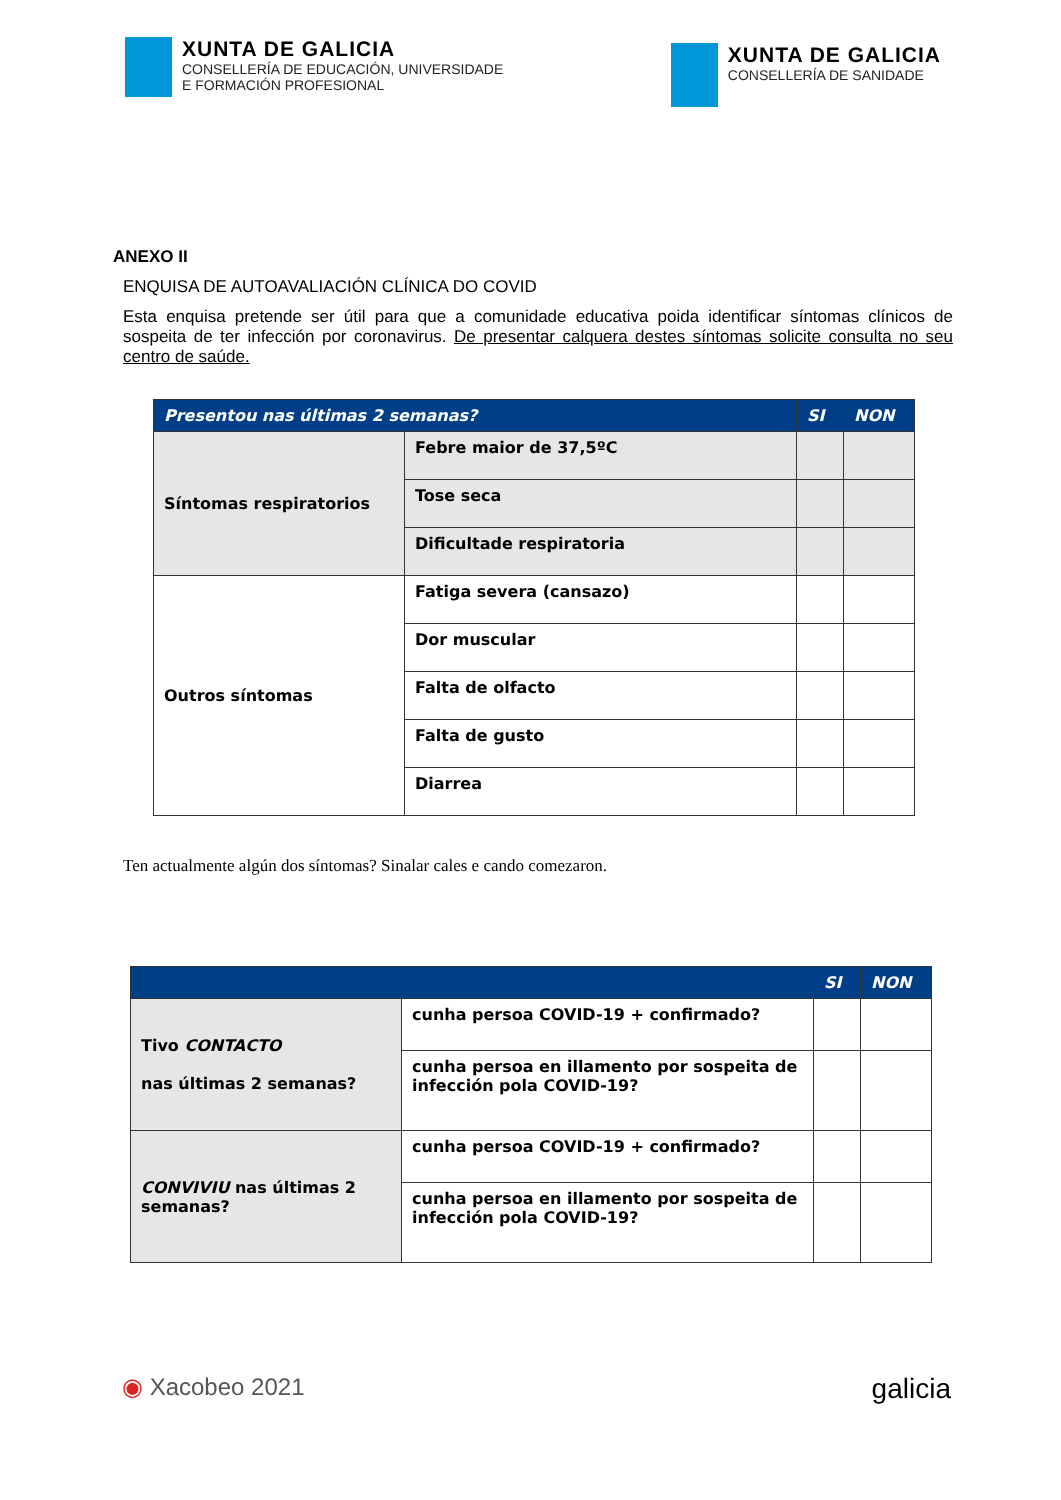XUNTA DE GALICIA
CONSELLERÍA DE EDUCACIÓN, UNIVERSIDADE
E FORMACIÓN PROFESIONAL
XUNTA DE GALICIA
CONSELLERÍA DE SANIDADE
ANEXO II
ENQUISA DE AUTOAVALIACIÓN CLÍNICA DO COVID
Esta enquisa pretende ser útil para que a comunidade educativa poida identificar síntomas clínicos de sospeita de ter infección por coronavirus. De presentar calquera destes síntomas solicite consulta no seu centro de saúde.
| Presentou nas últimas 2 semanas? | | SI | NON |
| --- | --- | --- | --- |
| Síntomas respiratorios | Febre maior de 37,5ºC | | |
| | Tose seca | | |
| | Dificultade respiratoria | | |
| Outros síntomas | Fatiga severa (cansazo) | | |
| | Dor muscular | | |
| | Falta de olfacto | | |
| | Falta de gusto | | |
| | Diarrea | | |
Ten actualmente algún dos síntomas? Sinalar cales e cando comezaron.
| | | SI | NON |
| --- | --- | --- | --- |
| Tivo CONTACTO nas últimas 2 semanas? | cunha persoa COVID-19 + confirmado? | | |
| | cunha persoa en illamento por sospeita de infección pola COVID-19? | | |
| CONVIVIU nas últimas 2 semanas? | cunha persoa COVID-19 + confirmado? | | |
| | cunha persoa en illamento por sospeita de infección pola COVID-19? | | |
◉ Xacobeo 2021
galicia